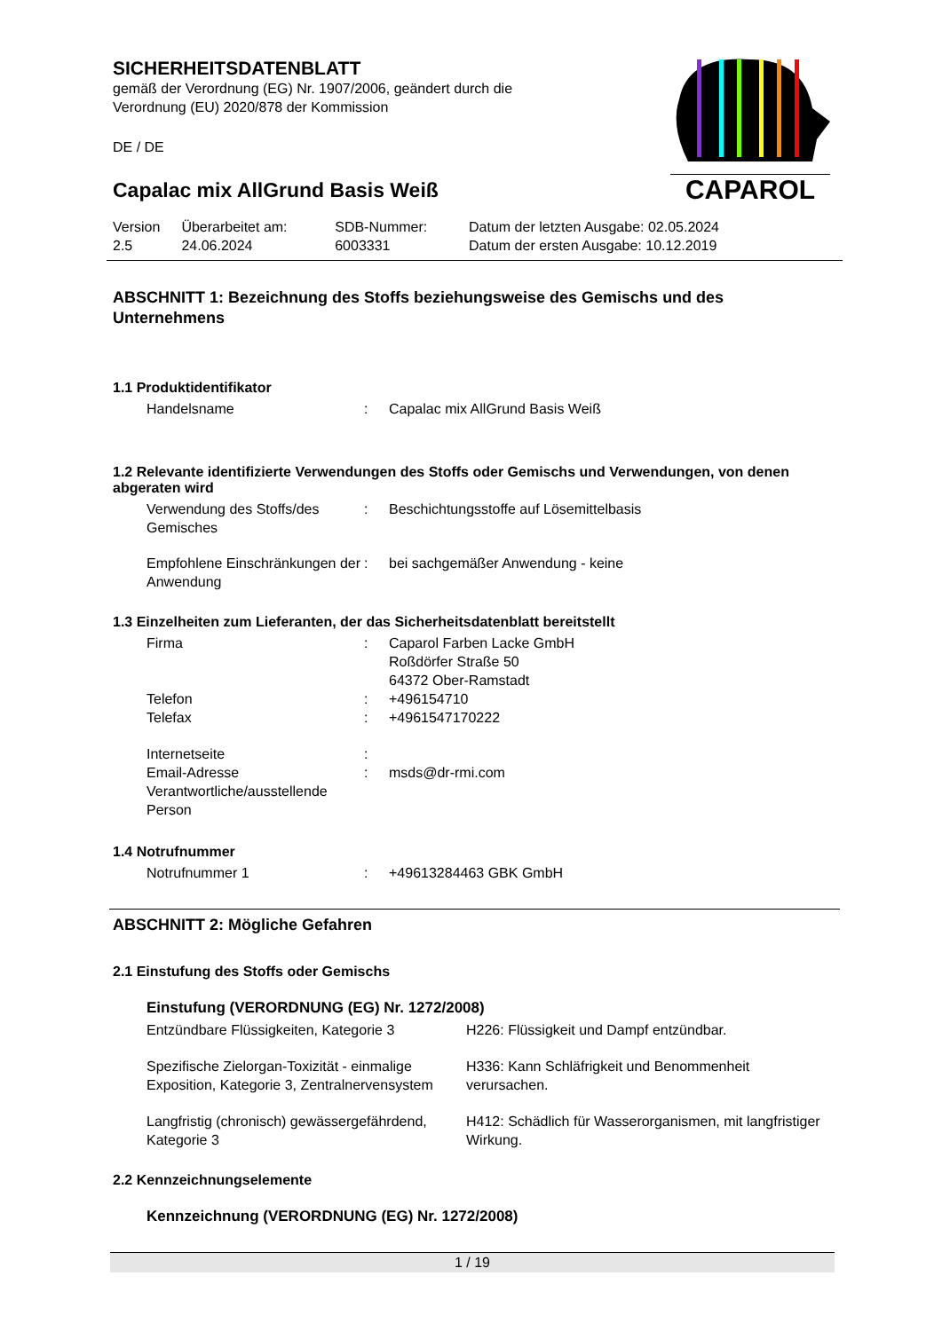CAPAROL
SICHERHEITSDATENBLATT
gemäß der Verordnung (EG) Nr. 1907/2006, geändert durch die
Verordnung (EU) 2020/878 der Kommission
DE / DE
Capalac mix AllGrund Basis Weiß
| Version 2.5 | Überarbeitet am: 24.06.2024 | SDB-Nummer: 6003331 | Datum der letzten Ausgabe: 02.05.2024 Datum der ersten Ausgabe: 10.12.2019 |
ABSCHNITT 1: Bezeichnung des Stoffs beziehungsweise des Gemischs und des Unternehmens
1.1 Produktidentifikator
| Handelsname | : | Capalac mix AllGrund Basis Weiß |
1.2 Relevante identifizierte Verwendungen des Stoffs oder Gemischs und Verwendungen, von denen abgeraten wird
| Verwendung des Stoffs/des Gemisches | : | Beschichtungsstoffe auf Lösemittelbasis |
| Empfohlene Einschränkungen der Anwendung | : | bei sachgemäßer Anwendung - keine |
1.3 Einzelheiten zum Lieferanten, der das Sicherheitsdatenblatt bereitstellt
| Firma | : | Caparol Farben Lacke GmbH Roßdörfer Straße 50 64372 Ober-Ramstadt |
| Telefon | : | +496154710 |
| Telefax | : | +4961547170222 |
| Internetseite | : | |
| Email-Adresse Verantwortliche/ausstellende Person | : | msds@dr-rmi.com |
1.4 Notrufnummer
| Notrufnummer 1 | : | +49613284463 GBK GmbH |
ABSCHNITT 2: Mögliche Gefahren
2.1 Einstufung des Stoffs oder Gemischs
Einstufung (VERORDNUNG (EG) Nr. 1272/2008)
| Entzündbare Flüssigkeiten, Kategorie 3 | H226: Flüssigkeit und Dampf entzündbar. |
| Spezifische Zielorgan-Toxizität - einmalige Exposition, Kategorie 3, Zentralnervensystem | H336: Kann Schläfrigkeit und Benommenheit verursachen. |
| Langfristig (chronisch) gewässergefährdend, Kategorie 3 | H412: Schädlich für Wasserorganismen, mit langfristiger Wirkung. |
2.2 Kennzeichnungselemente
Kennzeichnung (VERORDNUNG (EG) Nr. 1272/2008)
1 / 19